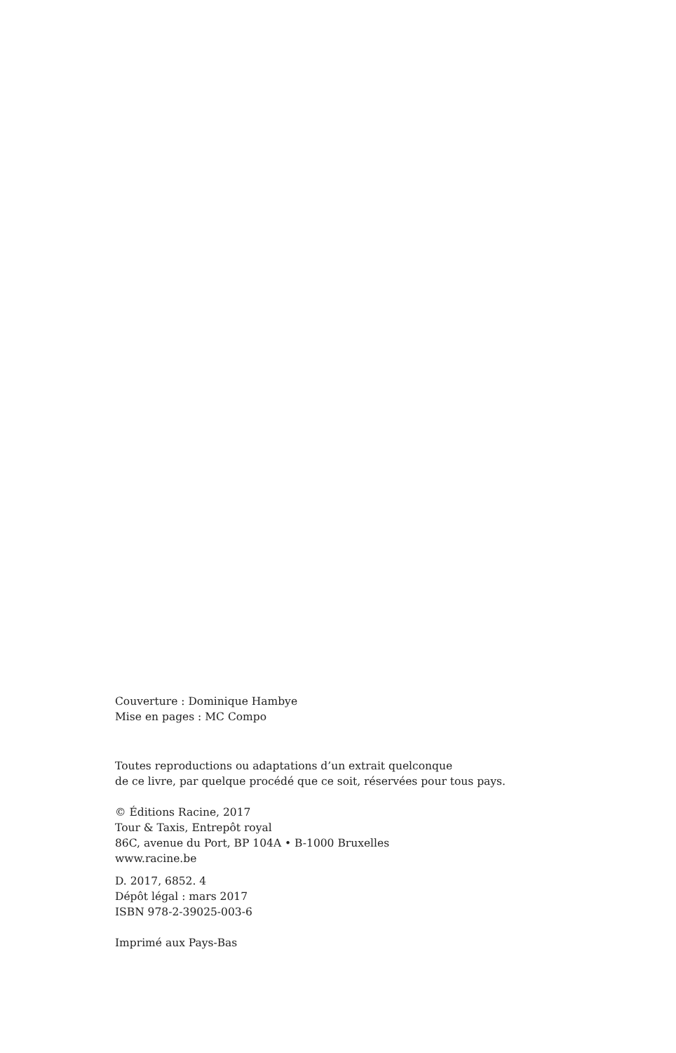Couverture : Dominique Hambye
Mise en pages : MC Compo
Toutes reproductions ou adaptations d’un extrait quelconque
de ce livre, par quelque procédé que ce soit, réservées pour tous pays.
© Éditions Racine, 2017
Tour & Taxis, Entrepôt royal
86C, avenue du Port, BP 104A • B-1000 Bruxelles
www.racine.be
D. 2017, 6852. 4
Dépôt légal : mars 2017
ISBN 978-2-39025-003-6
Imprimé aux Pays-Bas